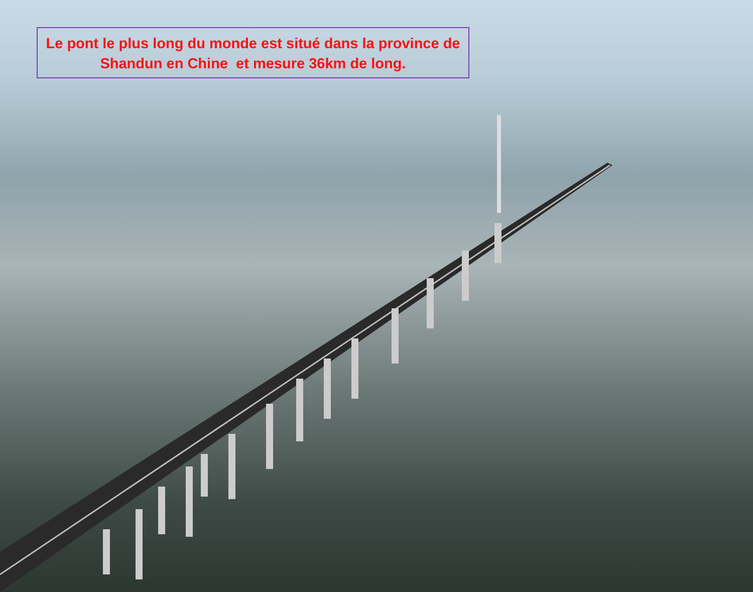Le pont le plus long du monde est situé dans la province de
Shandun en Chine et mesure 36km de long.